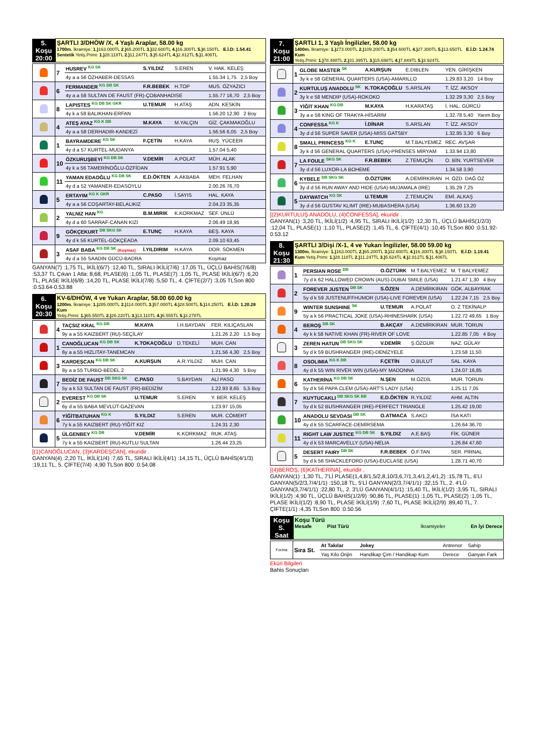| 5. Koşu 20:00 | ŞARTLI 3/DHÖW /X, 4 Yaşlı Araplar, 58.00 kg 1700m. İkramiye: 1.) 163.000TL 2.) 65.200TL 3.) 32.600TL 4.) 16.300TL 5.) 8.150TL E.İ.D: 1.54.41 Sentetik Yetiş.Primi: 1.) 28.118TL 2.) 11.247TL 3.) 5.624TL 4.) 2.812TL 5.) 1.406TL |
| | 7 | HUSREV <sup>KG SK</sup> | S.YILDIZ | S.EREN | V. HAK. KELEŞ |
| | | 4y a a 56 ÖZHABER-DESSAS | | | 1.55.34 1,75 2,5 Boy |
| | 6 | FERMANDER <sup>KG DB SK</sup> | F.R.BEBEK | H.TOP | MUS. ÖZYAZICI |
| | | 4y a a 58 SULTAN DE FAUST (FR)-ÇOBANHADISE | | | 1.55.77 16,70 2,5 Boy |
| | 8 | LAPISTES <sup>KG DB SK GKR</sup> | U.TEMUR | H.ATAŞ | ADN. KESKİN |
| | | 4y k a 58 BALIKHAN-ERFAN | | | 1.56.20 12,90 2 Boy |
| | 4 | ATEŞ AYAZ <sup>KG K DB</sup> | M.KAYA | M.YALÇIN | GİZ. ÇAKMAKOĞLU |
| | | 4y a a 58 DERHADIR-KANDEZİ | | | 1.56.56 6,05 2,5 Boy |
| | 1 | BAYRAMDERE <sup>KG SK</sup> | F.ÇETİN | H.KAYA | RUŞ. YÜCEER |
| | | 4y d a 57 KURTEL-MUDANYA | | | 1.57.04 5,40 |
| | 10 | ÖZKURUŞBEYİ <sup>KG DB SK</sup> | V.DEMİR | A.POLAT | MÜH. ALAK |
| | | 4y k a 56 TAMERİNOĞLU-ÖZFİDAN | | | 1.57.91 5,90 |
| | 11 | YAMAN EDAOĞLU <sup>KG DB SK</sup> | E.D.ÖKTEN | A.AKBABA | MEH. FELHAN |
| | | 4y d a 52 YAMANER-EDASOYLU | | | 2.00.26 76,70 |
| | 5 | ERTAYIM <sup>KG K GKR</sup> | C.PASO | İ.SAYIS | HAL. KAYA |
| | | 4y a a 56 COŞARTAY-BELALIKIZ | | | 2.04.23 35,35 |
| | 2 | YALNIZ HAN <sup>KG</sup> | B.M.MIRIK | K.KORKMAZ | SEF. ÜNLÜ |
| | | 4y d a 60 SARRAF-CANAN KIZI | | | 2.06.49 18,95 |
| | 9 | GÖKÇEKURT <sup>DB SKG SK</sup> | E.TUNÇ | H.KAYA | BEŞ. KAYA |
| | | 4y d k 56 KURTEL-GÖKÇEADA | | | 2.09.10 63,45 |
| | 3 | ASAF BABA <sup>KG DB SK</sup> (Koşmaz) | İ.YILDIRIM | H.KAYA | DOR. SÖKMEN |
| | | 4y d a 55 SAADIN GÜCÜ-BADRA | | | Koşmaz |
GANYAN(7) :1,75 TL, İKİLİ(6/7) :12,40 TL, SIRALI İKİLİ(7/6) :17,05 TL, ÜÇLÜ BAHİS(7/6/8) :53,37 TL Çıkan 1 Atla: 8,68, PLASE(6) :1,05 TL, PLASE(7) :1,05 TL, PLASE İKİLİ(6/7) :6,20 TL, PLASE İKİLİ(6/8) :14,20 TL, PLASE İKİLİ(7/8) :5,50 TL, 4. ÇİFTE(2/7) :3,05 TLSon 800 :0.53.64-0.53.88
| 6. Koşu 20:30 | KV-6/DHÖW, 4 ve Yukarı Araplar, 58.00 60.00 kg 1200m. İkramiye: 1.) 285.000TL 2.) 114.000TL 3.) 57.000TL 4.) 28.500TL 5.) 14.250TL E.İ.D: 1.20.28 Kum Yetiş.Primi: 1.) 65.550TL 2.) 26.220TL 3.) 13.110TL 4.) 6.555TL 5.) 3.278TL |
| | 4 | TAÇSIZ KRAL <sup>KG DB</sup> | M.KAYA | İ.H.BAYDAN | FER. KILIÇASLAN |
| | | 9y a a 55 KAIZBERT (RU)-SEÇİLAY | | | 1.21.26 2,20 1,5 Boy |
| | 1 | CANOĞLUCAN <sup>KG DB SK</sup> | K.TOKAÇOĞLU | D.TEKELİ | MUH. CAN |
| | | 6y a a 55 HIZLITAY-TANEMCAN | | | 1.21.56 4,30 2,5 Boy |
| | 3 | KARDEŞCAN <sup>KG DB SK</sup> | A.KURŞUN | A.R.YILDIZ | MUH. CAN |
| | | 8y a a 55 TURBO-BEDEL 2 | | | 1.21.99 4,30 5 Boy |
| | 7 | BEDİZ DE FAUST <sup>DB SKG SK</sup> | C.PASO | S.BAYDAN | ALİ PASO |
| | | 5y a k 53 SULTAN DE FAUST (FR)-BEDİZİM | | | 1.22.93 8,65 5,5 Boy |
| | 2 | EVEREST <sup>KG DB SK</sup> | U.TEMUR | S.EREN | Y. BER. KELEŞ |
| | | 6y d a 55 BABA MEVLÜT-GAZEVAN | | | 1.23.97 15,05 |
| | 6 | YİĞİTBATUHAN <sup>KG K</sup> | S.YILDIZ | S.EREN | MUR. CÖMERT |
| | | 7y k a 55 KAIZBERT (RU)-YİĞİT KIZ | | | 1.24.31 2,30 |
| | 5 | ÜLGENBEY <sup>KG DB</sup> | V.DEMİR | K.KORKMAZ | RUK. ATAŞ |
| | | 7y k a 55 KAIZBERT (RU)-KUTLU SULTAN | | | 1.26.44 23,25 |
[(1)CANOĞLUCAN, (3)KARDEŞCAN], ekuridir .
GANYAN(4) :2,20 TL, İKİLİ(1/4) :7,65 TL, SIRALI İKİLİ(4/1) :14,15 TL, ÜÇLÜ BAHİS(4/1/3) :19,11 TL, 5. ÇİFTE(7/4) :4,90 TLSon 800 :0.54.08
| 7. Koşu 21:00 | ŞARTLI 1, 3 Yaşlı İngilizler, 58.00 kg 1400m. İkramiye: 1.) 273.000TL 2.) 109.200TL 3.) 54.600TL 4.) 27.300TL 5.) 13.650TL E.İ.D: 1.24.74 Kum Yetiş.Primi: 1.) 78.488TL 2.) 31.395TL 3.) 15.698TL 4.) 7.849TL 5.) 3.924TL |
| | 1 | GLOBE MASTER <sup>SK</sup> | A.KURŞUN | E.DIBLEN | YEN. GİRİŞKEN |
| | | 3y k e 58 GENERAL QUARTERS (USA)-AMARILLO | | | 1.29.83 3,20 14 Boy |
| | 2 | KURTULUŞ ANADOLU <sup>SK</sup> | K.TOKAÇOĞLU | S.ARSLAN | T. İZZ. AKSOY |
| | | 3y k e 58 MENDIP (USA)-ROKOKO | | | 1.32.29 3,30 2,5 Boy |
| | 3 | YİĞİT KHAN <sup>KG DB</sup> | M.KAYA | H.KARATAŞ | İ. HAL. GÜRCÜ |
| | | 3y a e 58 KING OF TRAKYA-HİSARIM | | | 1.32.78 5,40 Yarım Boy |
| | 4 | CONFESSA <sup>KG K</sup> | İ.DİNAR | S.ARSLAN | T. İZZ. AKSOY |
| | | 3y d d 56 SUPER SAVER (USA)-MISS GATSBY | | | 1.32.85 3,30 6 Boy |
| | 8 | SMALL PRINCESS <sup>KG K</sup> | E.TUNÇ | M.T.BALYEMEZ | REC. AVŞAR |
| | | 3y k d 56 GENERAL QUARTERS (USA)-PRENSES MİRYAM | | | 1.33.94 13,80 |
| | 7 | LA FOULE <sup>SKG SK</sup> | F.R.BEBEK | Z.TEMUÇİN | O. BİN. YURTSEVER |
| | | 3y d d 56 LUXOR-LA BOHEME | | | 1.34.58 3,90 |
| | 6 | KYBELE <sup>DB SKG SK</sup> | O.ÖZTÜRK | A.DEMİRKIRAN | H. ÖZD. DAĞ ÖZ |
| | | 3y d d 56 RUN AWAY AND HIDE (USA)-MUJAMALA (IRE) | | | 1.35.29 7,25 |
| | 5 | DAYWATCH <sup>KG SK</sup> | U.TEMUR | Z.TEMUÇİN | EMİ. ALKAŞ |
| | | 3y d d 56 GUSTAV KLIMT (IRE)-MUBASHERA (USA) | | | 1.36.60 13,20 |
[(2)KURTULUŞ ANADOLU, (4)CONFESSA], ekuridir .
GANYAN(1) :3,20 TL, İKİLİ(1/2) :4,95 TL, SIRALI İKİLİ(1/2) :12,30 TL, ÜÇLÜ BAHİS(1/2/3) :12,04 TL, PLASE(1) :1,10 TL, PLASE(2) :1,45 TL, 6. ÇİFTE(4/1) :10,45 TLSon 800 :0.51.92-0.53.12
| 8. Koşu 21:30 | ŞARTLI 3/Dişi /X-1, 4 ve Yukarı İngilizler, 58.00 59.00 kg 1300m. İkramiye: 1.) 163.000TL 2.) 65.200TL 3.) 32.600TL 4.) 16.300TL 5.) 8.150TL E.İ.D: 1.19.41 Kum Yetiş.Primi: 1.) 28.118TL 2.) 11.247TL 3.) 5.624TL 4.) 2.812TL 5.) 1.406TL |
| | 1 | PERSIAN ROSE <sup>DB</sup> | O.ÖZTÜRK | M.T.BALYEMEZ | M. T BALYEMEZ |
| | | 7y d k 62 HALLOWED CROWN (AUS)-DUBAI SMILE (USA) | | | 1.21.47 1,30 4 Boy |
| | 2 | FOREVER JUSTEN <sup>DB SK</sup> | S.ÖZEN | A.DEMİRKIRAN | GÖK. ALBAYRAK |
| | | 5y d k 59 JUSTENUFFHUMOR (USA)-LIVE FOREVER (USA) | | | 1.22.24 7,15 2,5 Boy |
| | 9 | WINTER SUNSHINE <sup>SK</sup> | U.TEMUR | A.POLAT | O. Z TEKİNALP |
| | | 5y a k 56 PRACTICAL JOKE (USA)-RHINESHARK (USA) | | | 1.22.72 49,65 1 Boy |
| | 4 | BEROŞ <sup>DB SK</sup> | B.AKÇAY | A.DEMİRKIRAN | MUR. TORUN |
| | | 4y k k 58 NATIVE KHAN (FR)-RIVER OF LOVE | | | 1.22.85 7,05 4 Boy |
| | 3 | ZEREN HATUN <sup>DB SKG SK</sup> | V.DEMİR | Ş.ÖZGÜR | NAZ. GÜLAY |
| | | 5y d k 59 BUSHRANGER (IRE)-DENİZYELE | | | 1.23.58 11,50 |
| | 8 | OSOLIMIA <sup>KG K DB</sup> | F.ÇETİN | O.BULUT | SAL. KAYA |
| | | 4y d k 55 WIN RIVER WIN (USA)-MY MADONNA | | | 1.24.07 16,85 |
| | 6 | KATHERİNA <sup>KG DB SK</sup> | N.ŞEN | M.ÖZDİL | MUR. TORUN |
| | | 5y d k 56 PAPA CLEM (USA)-ART'S LADY (USA) | | | 1.25.11 7,05 |
| | 7 | KUYTUCAKLI <sup>DB SKG SK BB</sup> | E.D.ÖKTEN | R.YILDIZ | AHM. ALTIN |
| | | 5y d k 52 BUSHRANGER (IRE)-PERFECT TRIANGLE | | | 1.25.42 19,00 |
| | 10 | ANADOLU SEVDASI <sup>DB SK</sup> | O.ATMACA | S.AKCI | İSA KATI |
| | | 4y d k 55 SCARFACE-DEMİRSEMA | | | 1.26.64 36,70 |
| | 11 | RIGHT LAW JUSTICE <sup>KG DB SK</sup> | S.YILDIZ | A.E.BAŞ | FİK. GÜNER |
| | | 4y d k 53 MARCAVELLY (USA)-NELIA | | | 1.26.84 47,60 |
| | 5 | DESERT FAIRY <sup>DB SK</sup> | F.R.BEBEK | Ö.F.TAN | SER. PİRNAL |
| | | 5y d k 56 SHACKLEFORD (USA)-EUCLASE (USA) | | | 1.28.71 40,70 |
[(4)BEROŞ, (6)KATHERİNA], ekuridir .
GANYAN(1) :1,30 TL, 7'Lİ PLASE(1,4,8/1,5/2,8,10/3,6,7/1,3,4/1,2,4/1,2) :15,78 TL, 6'LI GANYAN(5/2/3,7/4/1/1) :150,18 TL, 5'Lİ GANYAN(2/3,7/4/1/1) :32,15 TL, 2. 4'LÜ GANYAN(3,7/4/1/1) :22,80 TL, 2. 3'LÜ GANYAN(4/1/1) :15,40 TL, İKİLİ(1/2) :3,95 TL, SIRALI İKİLİ(1/2) :4,90 TL, ÜÇLÜ BAHİS(1/2/9) :90,86 TL, PLASE(1) :1,05 TL, PLASE(2) :1,05 TL, PLASE İKİLİ(1/2) :8,90 TL, PLASE İKİLİ(1/9) :7,60 TL, PLASE İKİLİ(2/9) :89,40 TL, 7. ÇİFTE(1/1) :4,35 TLSon 800 :0.50.56
| Koşu S. Saat | Koşu Türü Mesafe Pist Türü İkramiyeler En İyi Derece |
| Forma | Sıra St. | At Takılar | Jokey | Antrenor | Sahip |
| | | Yaş Kilo Orijin | Handikap Çim / Handikap Kum | Derece | Ganyan Fark |
Eküri Bilgileri
Bahis Sonuçları